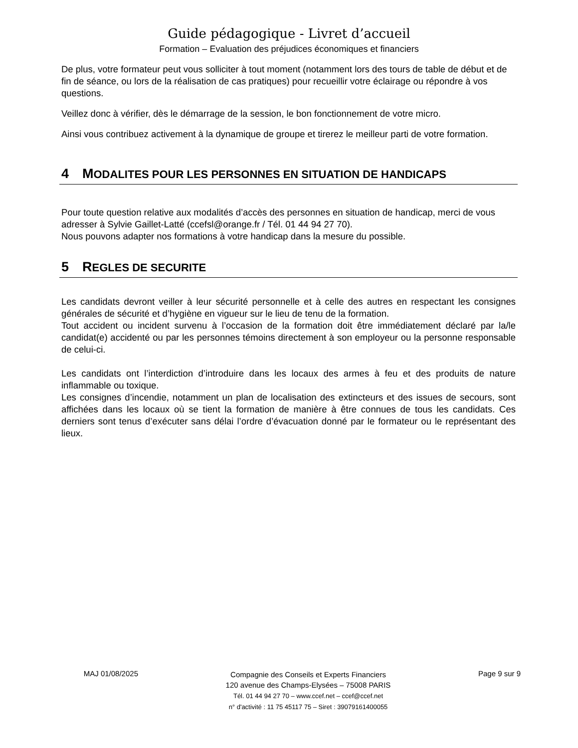Guide pédagogique - Livret d’accueil
Formation – Evaluation des préjudices économiques et financiers
De plus, votre formateur peut vous solliciter à tout moment (notamment lors des tours de table de début et de fin de séance, ou lors de la réalisation de cas pratiques) pour recueillir votre éclairage ou répondre à vos questions.
Veillez donc à vérifier, dès le démarrage de la session, le bon fonctionnement de votre micro.
Ainsi vous contribuez activement à la dynamique de groupe et tirerez le meilleur parti de votre formation.
4 MODALITES POUR LES PERSONNES EN SITUATION DE HANDICAPS
Pour toute question relative aux modalités d’accès des personnes en situation de handicap, merci de vous adresser à Sylvie Gaillet-Latté (ccefsl@orange.fr / Tél. 01 44 94 27 70).
Nous pouvons adapter nos formations à votre handicap dans la mesure du possible.
5 REGLES DE SECURITE
Les candidats devront veiller à leur sécurité personnelle et à celle des autres en respectant les consignes générales de sécurité et d’hygiène en vigueur sur le lieu de tenu de la formation.
Tout accident ou incident survenu à l’occasion de la formation doit être immédiatement déclaré par la/le candidat(e) accidenté ou par les personnes témoins directement à son employeur ou la personne responsable de celui-ci.
Les candidats ont l’interdiction d’introduire dans les locaux des armes à feu et des produits de nature inflammable ou toxique.
Les consignes d’incendie, notamment un plan de localisation des extincteurs et des issues de secours, sont affichées dans les locaux où se tient la formation de manière à être connues de tous les candidats. Ces derniers sont tenus d’exécuter sans délai l’ordre d’évacuation donné par le formateur ou le représentant des lieux.
MAJ 01/08/2025
Compagnie des Conseils et Experts Financiers
120 avenue des Champs-Elysées – 75008 PARIS
Tél. 01 44 94 27 70 – www.ccef.net – ccef@ccef.net
n° d'activité : 11 75 45117 75 – Siret : 39079161400055
Page 9 sur 9